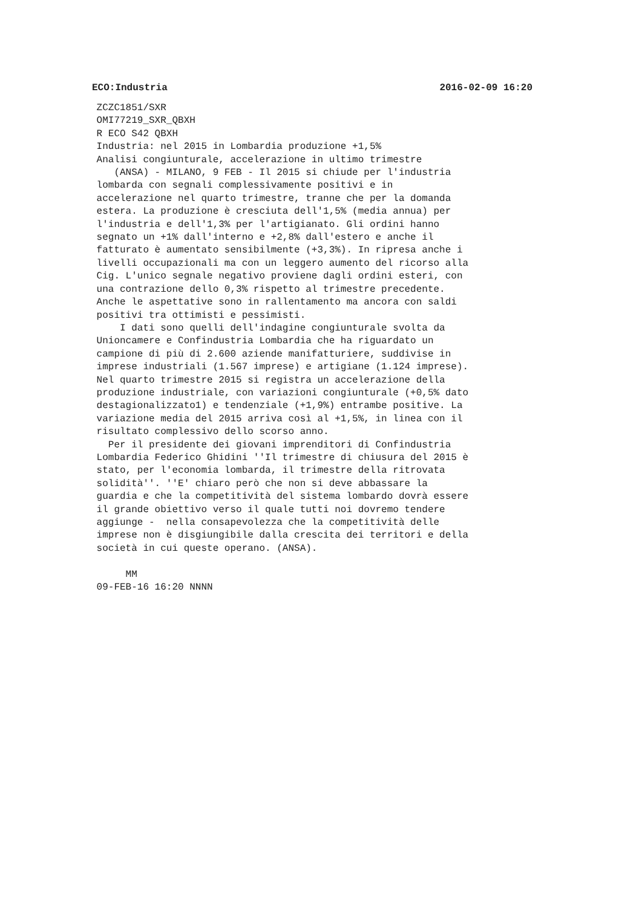ECO:Industria 2016-02-09 16:20
ZCZC1851/SXR OMI77219_SXR_QBXH R ECO S42 QBXH Industria: nel 2015 in Lombardia produzione +1,5% Analisi congiunturale, accelerazione in ultimo trimestre (ANSA) - MILANO, 9 FEB - Il 2015 si chiude per l'industria lombarda con segnali complessivamente positivi e in accelerazione nel quarto trimestre, tranne che per la domanda estera. La produzione è cresciuta dell'1,5% (media annua) per l'industria e dell'1,3% per l'artigianato. Gli ordini hanno segnato un +1% dall'interno e +2,8% dall'estero e anche il fatturato è aumentato sensibilmente (+3,3%). In ripresa anche i livelli occupazionali ma con un leggero aumento del ricorso alla Cig. L'unico segnale negativo proviene dagli ordini esteri, con una contrazione dello 0,3% rispetto al trimestre precedente. Anche le aspettative sono in rallentamento ma ancora con saldi positivi tra ottimisti e pessimisti. I dati sono quelli dell'indagine congiunturale svolta da Unioncamere e Confindustria Lombardia che ha riguardato un campione di più di 2.600 aziende manifatturiere, suddivise in imprese industriali (1.567 imprese) e artigiane (1.124 imprese). Nel quarto trimestre 2015 si registra un accelerazione della produzione industriale, con variazioni congiunturale (+0,5% dato destagionalizzato1) e tendenziale (+1,9%) entrambe positive. La variazione media del 2015 arriva così al +1,5%, in linea con il risultato complessivo dello scorso anno. Per il presidente dei giovani imprenditori di Confindustria Lombardia Federico Ghidini ''Il trimestre di chiusura del 2015 è stato, per l'economia lombarda, il trimestre della ritrovata solidità''. ''E' chiaro però che non si deve abbassare la guardia e che la competitività del sistema lombardo dovrà essere il grande obiettivo verso il quale tutti noi dovremo tendere aggiunge - nella consapevolezza che la competitività delle imprese non è disgiungibile dalla crescita dei territori e della società in cui queste operano. (ANSA). MM 09-FEB-16 16:20 NNNN